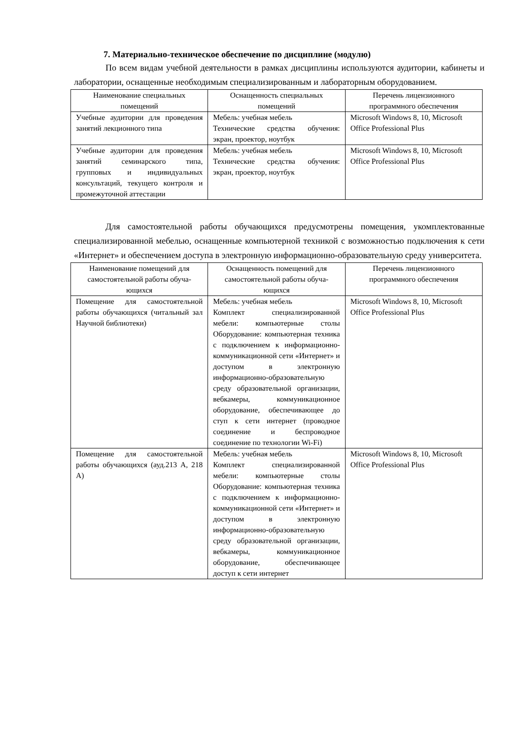7. Материально-техническое обеспечение по дисциплине (модулю)
По всем видам учебной деятельности в рамках дисциплины используются аудитории, кабинеты и лаборатории, оснащенные необходимым специализированным и лабораторным оборудованием.
| Наименование специальных помещений | Оснащенность специальных помещений | Перечень лицензионного программного обеспечения |
| --- | --- | --- |
| Учебные аудитории для проведения занятий лекционного типа | Мебель: учебная мебель Технические средства обучения: экран, проектор, ноутбук | Microsoft Windows 8, 10, Microsoft Office Professional Plus |
| Учебные аудитории для проведения занятий семинарского типа, групповых и индивидуальных консультаций, текущего контроля и промежуточной аттестации | Мебель: учебная мебель Технические средства обучения: экран, проектор, ноутбук | Microsoft Windows 8, 10, Microsoft Office Professional Plus |
Для самостоятельной работы обучающихся предусмотрены помещения, укомплектованные специализированной мебелью, оснащенные компьютерной техникой с возможностью подключения к сети «Интернет» и обеспечением доступа в электронную информационно-образовательную среду университета.
| Наименование помещений для самостоятельной работы обуча-ющихся | Оснащенность помещений для самостоятельной работы обуча-ющихся | Перечень лицензионного программного обеспечения |
| --- | --- | --- |
| Помещение для самостоятельной работы обучающихся (читальный зал Научной библиотеки) | Мебель: учебная мебель Комплект специализированной мебели: компьютерные столы Оборудование: компьютерная техника с подключением к информационно-коммуникационной сети «Интернет» и доступом в электронную информационно-образовательную среду образовательной организации, вебкамеры, коммуникационное оборудование, обеспечивающее до ступ к сети интернет (проводное соединение и беспроводное соединение по технологии Wi-Fi) | Microsoft Windows 8, 10, Microsoft Office Professional Plus |
| Помещение для самостоятельной работы обучающихся (ауд.213 А, 218 А) | Мебель: учебная мебель Комплект специализированной мебели: компьютерные столы Оборудование: компьютерная техника с подключением к информационно-коммуникационной сети «Интернет» и доступом в электронную информационно-образовательную среду образовательной организации, вебкамеры, коммуникационное оборудование, обеспечивающее доступ к сети интернет | Microsoft Windows 8, 10, Microsoft Office Professional Plus |